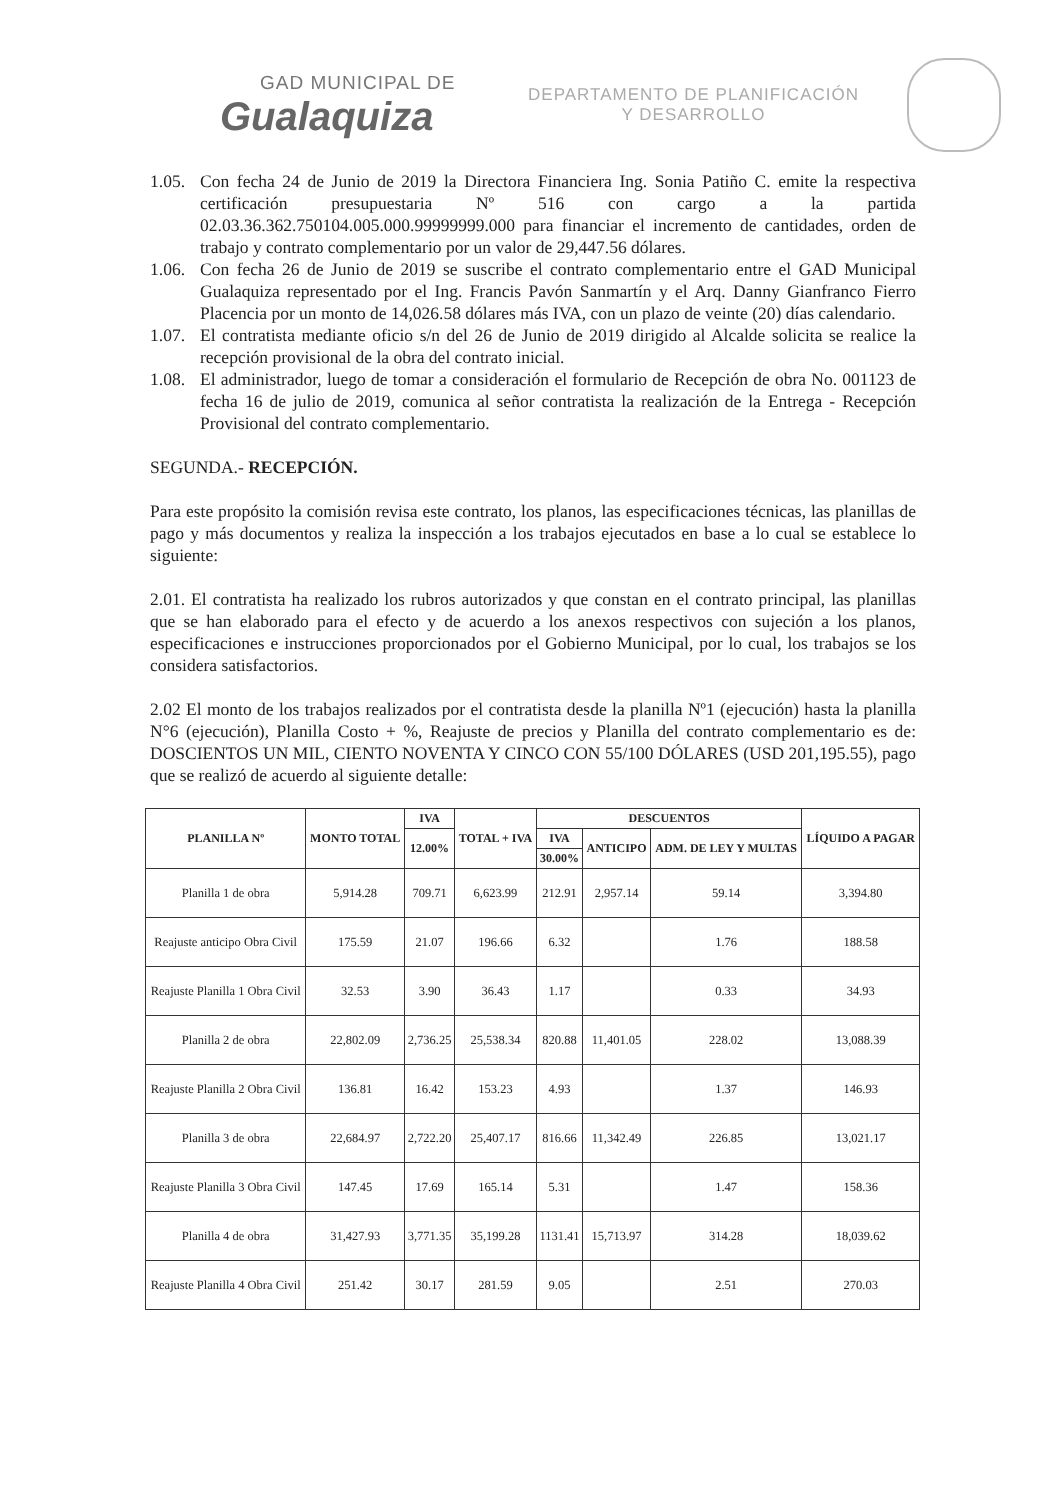GAD MUNICIPAL DE
Gualaquiza
DEPARTAMENTO DE PLANIFICACIÓN
Y DESARROLLO
1.05. Con fecha 24 de Junio de 2019 la Directora Financiera Ing. Sonia Patiño C. emite la respectiva certificación presupuestaria Nº 516 con cargo a la partida 02.03.36.362.750104.005.000.99999999.000 para financiar el incremento de cantidades, orden de trabajo y contrato complementario por un valor de 29,447.56 dólares.
1.06. Con fecha 26 de Junio de 2019 se suscribe el contrato complementario entre el GAD Municipal Gualaquiza representado por el Ing. Francis Pavón Sanmartín y el Arq. Danny Gianfranco Fierro Placencia por un monto de 14,026.58 dólares más IVA, con un plazo de veinte (20) días calendario.
1.07. El contratista mediante oficio s/n del 26 de Junio de 2019 dirigido al Alcalde solicita se realice la recepción provisional de la obra del contrato inicial.
1.08. El administrador, luego de tomar a consideración el formulario de Recepción de obra No. 001123 de fecha 16 de julio de 2019, comunica al señor contratista la realización de la Entrega - Recepción Provisional del contrato complementario.
SEGUNDA.- RECEPCIÓN.
Para este propósito la comisión revisa este contrato, los planos, las especificaciones técnicas, las planillas de pago y más documentos y realiza la inspección a los trabajos ejecutados en base a lo cual se establece lo siguiente:
2.01. El contratista ha realizado los rubros autorizados y que constan en el contrato principal, las planillas que se han elaborado para el efecto y de acuerdo a los anexos respectivos con sujeción a los planos, especificaciones e instrucciones proporcionados por el Gobierno Municipal, por lo cual, los trabajos se los considera satisfactorios.
2.02 El monto de los trabajos realizados por el contratista desde la planilla Nº1 (ejecución) hasta la planilla N°6 (ejecución), Planilla Costo + %, Reajuste de precios y Planilla del contrato complementario es de: DOSCIENTOS UN MIL, CIENTO NOVENTA Y CINCO CON 55/100 DÓLARES (USD 201,195.55), pago que se realizó de acuerdo al siguiente detalle:
| PLANILLA Nº | MONTO TOTAL | IVA | TOTAL + IVA | DESCUENTOS | | | LÍQUIDO A PAGAR |
| --- | --- | --- | --- | --- | --- | --- | --- |
| | | 12.00% | | IVA | ANTICIPO | ADM. DE LEY Y MULTAS | |
| | | | | 30.00% | | | |
| Planilla 1 de obra | 5,914.28 | 709.71 | 6,623.99 | 212.91 | 2,957.14 | 59.14 | 3,394.80 |
| Reajuste anticipo Obra Civil | 175.59 | 21.07 | 196.66 | 6.32 | | 1.76 | 188.58 |
| Reajuste Planilla 1 Obra Civil | 32.53 | 3.90 | 36.43 | 1.17 | | 0.33 | 34.93 |
| Planilla 2 de obra | 22,802.09 | 2,736.25 | 25,538.34 | 820.88 | 11,401.05 | 228.02 | 13,088.39 |
| Reajuste Planilla 2 Obra Civil | 136.81 | 16.42 | 153.23 | 4.93 | | 1.37 | 146.93 |
| Planilla 3 de obra | 22,684.97 | 2,722.20 | 25,407.17 | 816.66 | 11,342.49 | 226.85 | 13,021.17 |
| Reajuste Planilla 3 Obra Civil | 147.45 | 17.69 | 165.14 | 5.31 | | 1.47 | 158.36 |
| Planilla 4 de obra | 31,427.93 | 3,771.35 | 35,199.28 | 1131.41 | 15,713.97 | 314.28 | 18,039.62 |
| Reajuste Planilla 4 Obra Civil | 251.42 | 30.17 | 281.59 | 9.05 | | 2.51 | 270.03 |